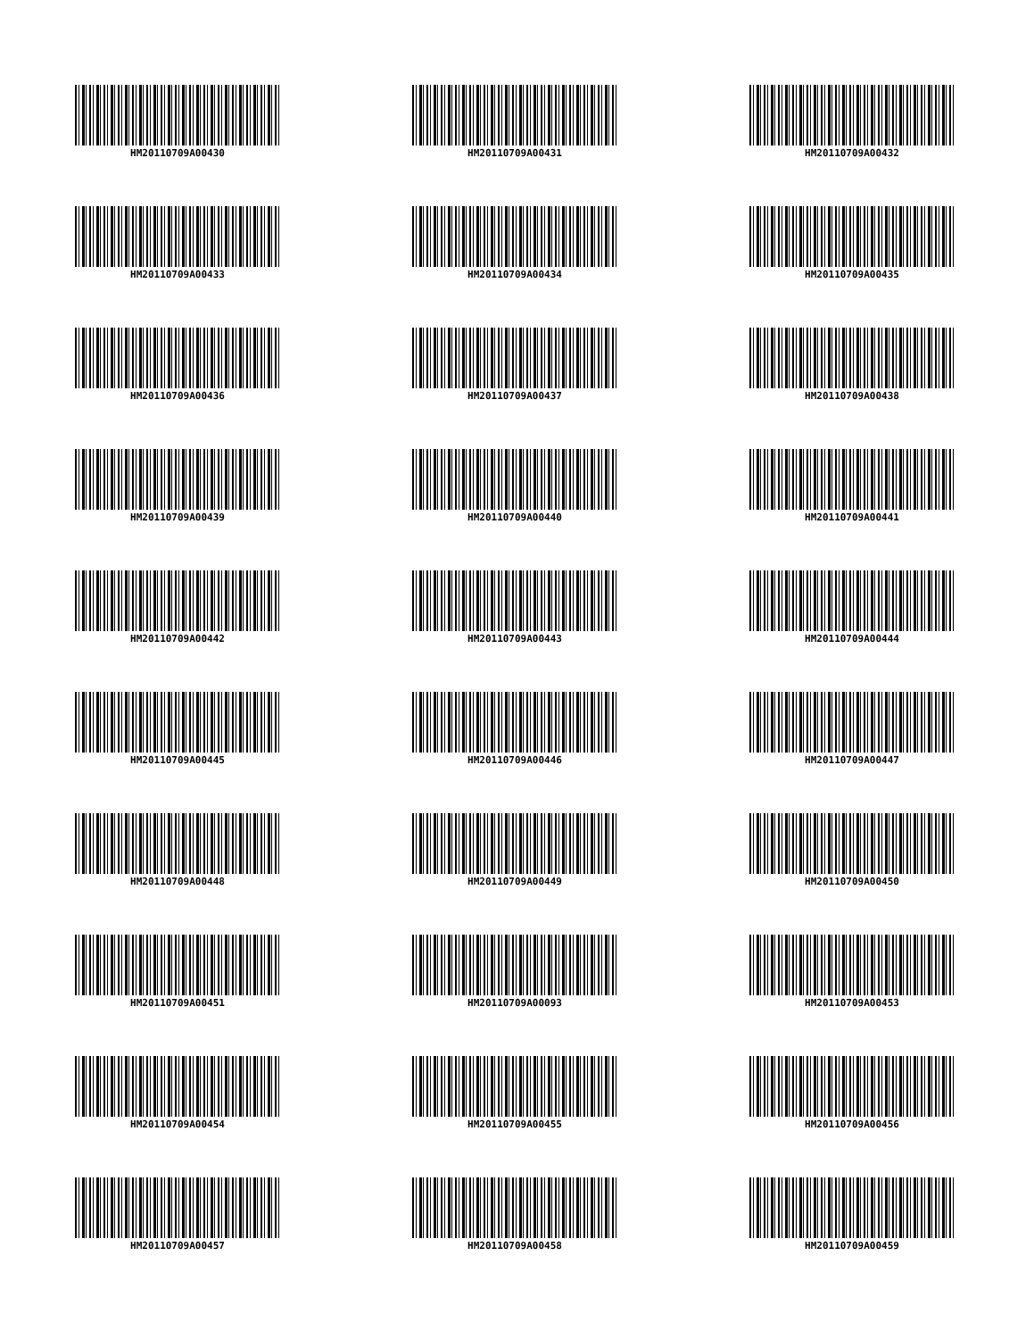HM20110709A00430
HM20110709A00431
HM20110709A00432
HM20110709A00433
HM20110709A00434
HM20110709A00435
HM20110709A00436
HM20110709A00437
HM20110709A00438
HM20110709A00439
HM20110709A00440
HM20110709A00441
HM20110709A00442
HM20110709A00443
HM20110709A00444
HM20110709A00445
HM20110709A00446
HM20110709A00447
HM20110709A00448
HM20110709A00449
HM20110709A00450
HM20110709A00451
HM20110709A00093
HM20110709A00453
HM20110709A00454
HM20110709A00455
HM20110709A00456
HM20110709A00457
HM20110709A00458
HM20110709A00459